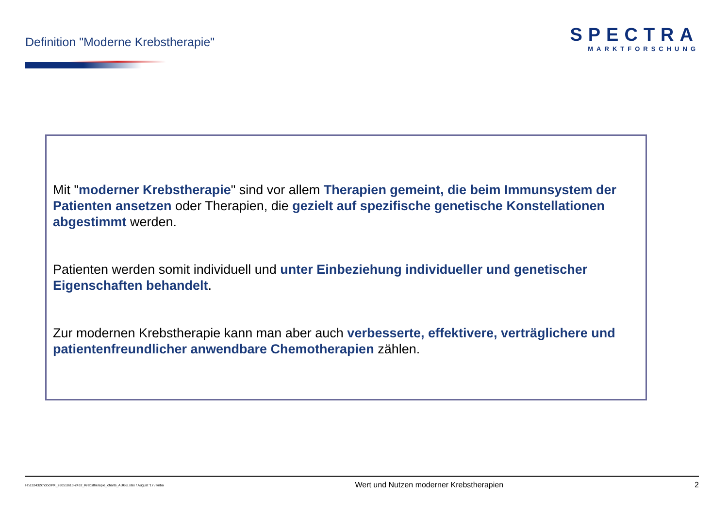Definition "Moderne Krebstherapie"
SPECTRA
MARKTFORSCHUNG
Mit "moderner Krebstherapie" sind vor allem Therapien gemeint, die beim Immunsystem der Patienten ansetzen oder Therapien, die gezielt auf spezifische genetische Konstellationen abgestimmt werden.
Patienten werden somit individuell und unter Einbeziehung individueller und genetischer Eigenschaften behandelt.
Zur modernen Krebstherapie kann man aber auch verbesserte, effektivere, verträglichere und patientenfreundlicher anwendbare Chemotherapien zählen.
H:\132432kr\doc\PK_280518\13-2432_Krebstherapie_charts_AUGU.xlsx / August '17 / knba Wert und Nutzen moderner Krebstherapien 2